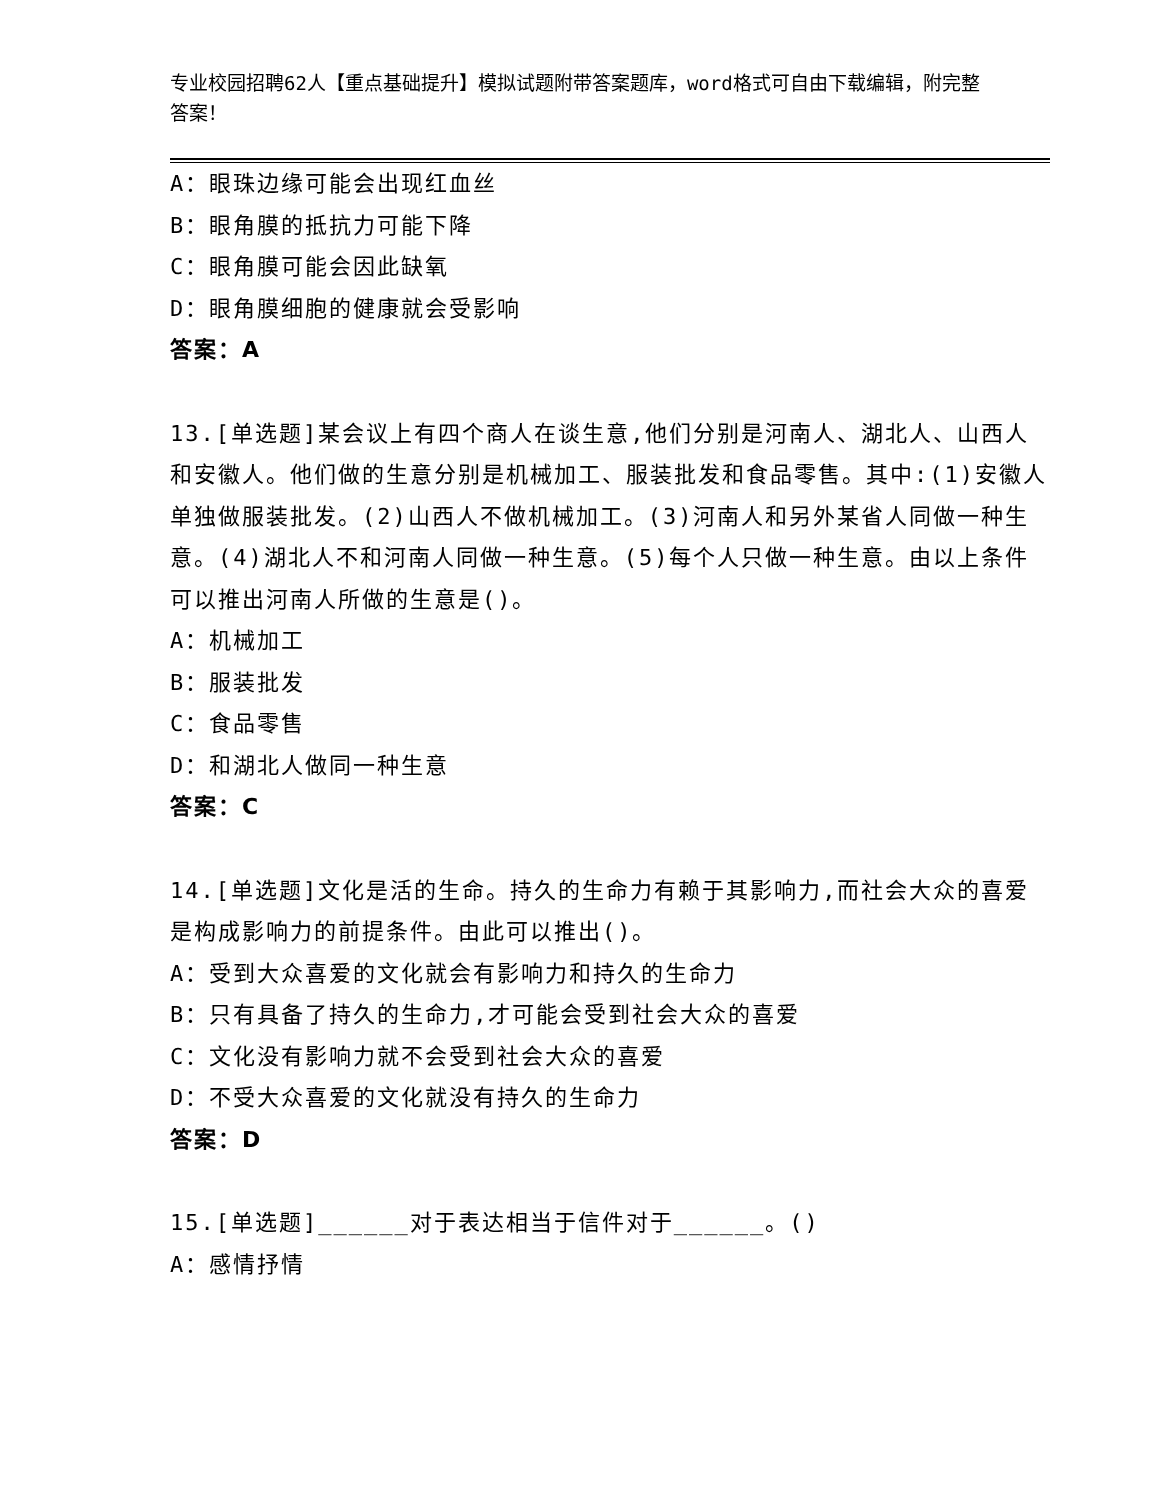专业校园招聘62人【重点基础提升】模拟试题附带答案题库，word格式可自由下载编辑，附完整答案！
A：眼珠边缘可能会出现红血丝
B：眼角膜的抵抗力可能下降
C：眼角膜可能会因此缺氧
D：眼角膜细胞的健康就会受影响
答案：A
13.[单选题]某会议上有四个商人在谈生意,他们分别是河南人、湖北人、山西人和安徽人。他们做的生意分别是机械加工、服装批发和食品零售。其中:(1)安徽人单独做服装批发。(2)山西人不做机械加工。(3)河南人和另外某省人同做一种生意。(4)湖北人不和河南人同做一种生意。(5)每个人只做一种生意。由以上条件可以推出河南人所做的生意是()。
A：机械加工
B：服装批发
C：食品零售
D：和湖北人做同一种生意
答案：C
14.[单选题]文化是活的生命。持久的生命力有赖于其影响力,而社会大众的喜爱是构成影响力的前提条件。由此可以推出()。
A：受到大众喜爱的文化就会有影响力和持久的生命力
B：只有具备了持久的生命力,才可能会受到社会大众的喜爱
C：文化没有影响力就不会受到社会大众的喜爱
D：不受大众喜爱的文化就没有持久的生命力
答案：D
15.[单选题]______对于表达相当于信件对于______。()
A：感情抒情